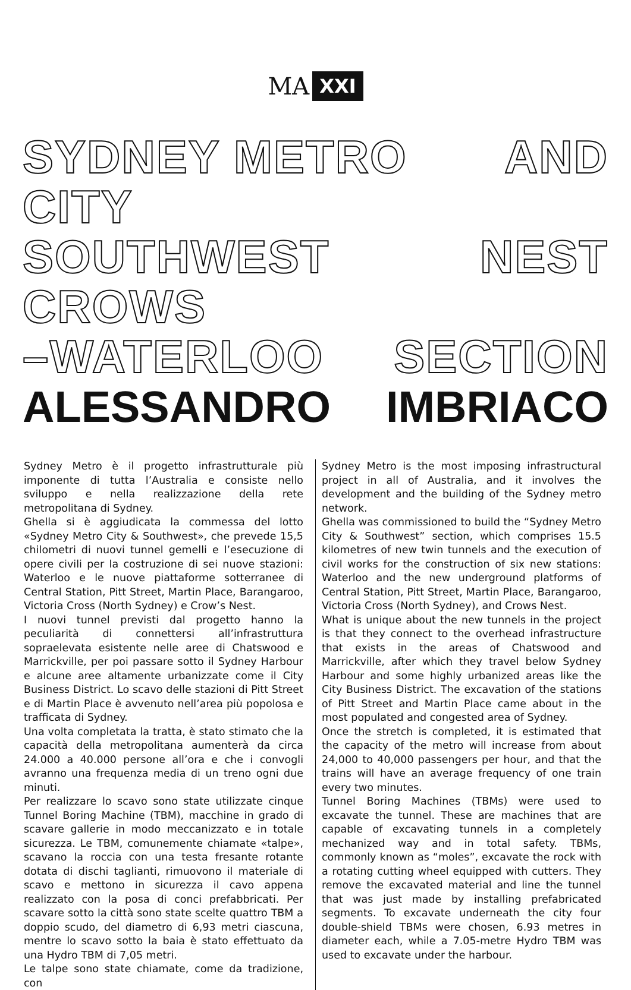MA XXI
SYDNEY METRO CITY AND
SOUTHWEST CROWS NEST
–WATERLOO SECTION
ALESSANDRO IMBRIACO
Sydney Metro è il progetto infrastrutturale più imponente di tutta l’Australia e consiste nello sviluppo e nella realizzazione della rete metropolitana di Sydney.
Ghella si è aggiudicata la commessa del lotto «Sydney Metro City & Southwest», che prevede 15,5 chilometri di nuovi tunnel gemelli e l’esecuzione di opere civili per la costruzione di sei nuove stazioni: Waterloo e le nuove piattaforme sotterranee di Central Station, Pitt Street, Martin Place, Barangaroo, Victoria Cross (North Sydney) e Crow’s Nest.
I nuovi tunnel previsti dal progetto hanno la peculiarità di connettersi all’infrastruttura sopraelevata esistente nelle aree di Chatswood e Marrickville, per poi passare sotto il Sydney Harbour e alcune aree altamente urbanizzate come il City Business District. Lo scavo delle stazioni di Pitt Street e di Martin Place è avvenuto nell’area più popolosa e trafficata di Sydney.
Una volta completata la tratta, è stato stimato che la capacità della metropolitana aumenterà da circa 24.000 a 40.000 persone all’ora e che i convogli avranno una frequenza media di un treno ogni due minuti.
Per realizzare lo scavo sono state utilizzate cinque Tunnel Boring Machine (TBM), macchine in grado di scavare gallerie in modo meccanizzato e in totale sicurezza. Le TBM, comunemente chiamate «talpe», scavano la roccia con una testa fresante rotante dotata di dischi taglianti, rimuovono il materiale di scavo e mettono in sicurezza il cavo appena realizzato con la posa di conci prefabbricati. Per scavare sotto la città sono state scelte quattro TBM a doppio scudo, del diametro di 6,93 metri ciascuna, mentre lo scavo sotto la baia è stato effettuato da una Hydro TBM di 7,05 metri.
Le talpe sono state chiamate, come da tradizione, con
Sydney Metro is the most imposing infrastructural project in all of Australia, and it involves the development and the building of the Sydney metro network.
Ghella was commissioned to build the “Sydney Metro City & Southwest” section, which comprises 15.5 kilometres of new twin tunnels and the execution of civil works for the construction of six new stations: Waterloo and the new underground platforms of Central Station, Pitt Street, Martin Place, Barangaroo, Victoria Cross (North Sydney), and Crows Nest.
What is unique about the new tunnels in the project is that they connect to the overhead infrastructure that exists in the areas of Chatswood and Marrickville, after which they travel below Sydney Harbour and some highly urbanized areas like the City Business District. The excavation of the stations of Pitt Street and Martin Place came about in the most populated and congested area of Sydney.
Once the stretch is completed, it is estimated that the capacity of the metro will increase from about 24,000 to 40,000 passengers per hour, and that the trains will have an average frequency of one train every two minutes.
Tunnel Boring Machines (TBMs) were used to excavate the tunnel. These are machines that are capable of excavating tunnels in a completely mechanized way and in total safety. TBMs, commonly known as “moles”, excavate the rock with a rotating cutting wheel equipped with cutters. They remove the excavated material and line the tunnel that was just made by installing prefabricated segments. To excavate underneath the city four double-shield TBMs were chosen, 6.93 metres in diameter each, while a 7.05-metre Hydro TBM was used to excavate under the harbour.